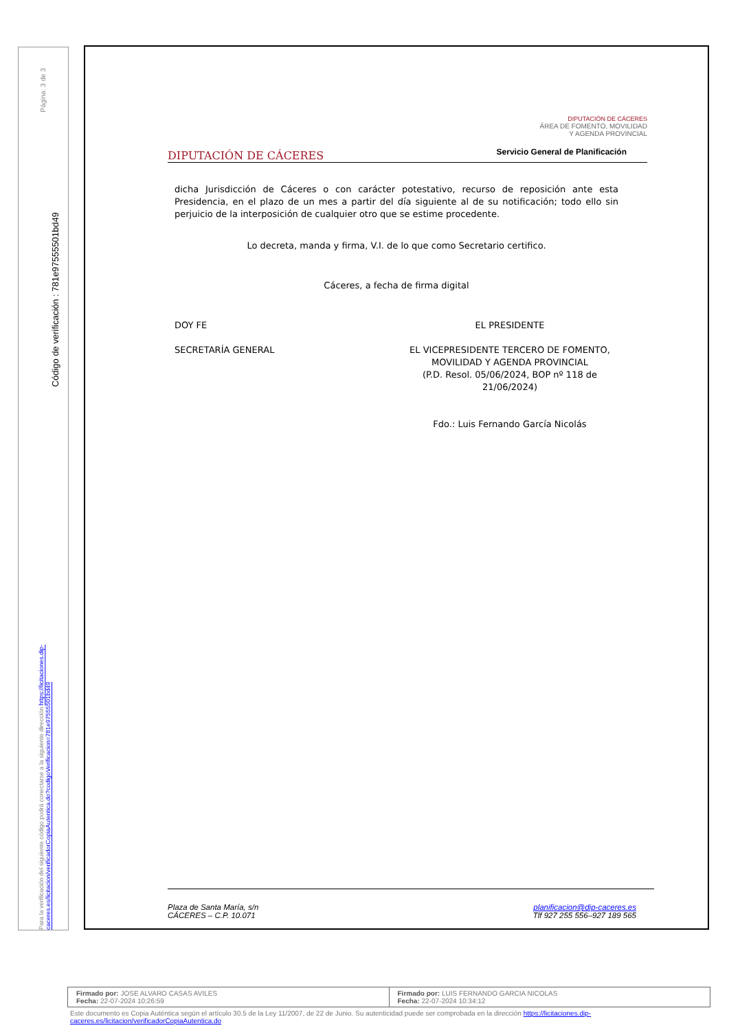Página: 3 de 3
Código de verificación : 781e97555501bd49
Para la verificación del siguiente código podrá conectarse a la siguiente dirección https://licitaciones.dip-caceres.es/licitacion/verificadorCopiaAutentica.do?codigoVerificacion=781e97555501bd49
DIPUTACIÓN DE CÁCERES
DIPUTACIÓN DE CÁCERES
ÁREA DE FOMENTO, MOVILIDAD
Y AGENDA PROVINCIAL
Servicio General de Planificación
dicha Jurisdicción de Cáceres o con carácter potestativo, recurso de reposición ante esta Presidencia, en el plazo de un mes a partir del día siguiente al de su notificación; todo ello sin perjuicio de la interposición de cualquier otro que se estime procedente.
Lo decreta, manda y firma, V.I. de lo que como Secretario certifico.
Cáceres, a fecha de firma digital
DOY FE
SECRETARÍA GENERAL
EL PRESIDENTE
EL VICEPRESIDENTE TERCERO DE FOMENTO,
MOVILIDAD Y AGENDA PROVINCIAL
(P.D. Resol. 05/06/2024, BOP nº 118 de
21/06/2024)
Fdo.: Luis Fernando García Nicolás
Plaza de Santa María, s/n
CÁCERES – C.P. 10.071
planificacion@dip-caceres.es
Tlf 927 255 556–927 189 565
Firmado por: JOSE ALVARO CASAS AVILES
Fecha: 22-07-2024 10:26:59
Firmado por: LUIS FERNANDO GARCIA NICOLAS
Fecha: 22-07-2024 10:34:12
Este documento es Copia Auténtica según el artículo 30.5 de la Ley 11/2007, de 22 de Junio. Su autenticidad puede ser comprobada en la dirección https://licitaciones.dip-caceres.es/licitacion/verificadorCopiaAutentica.do